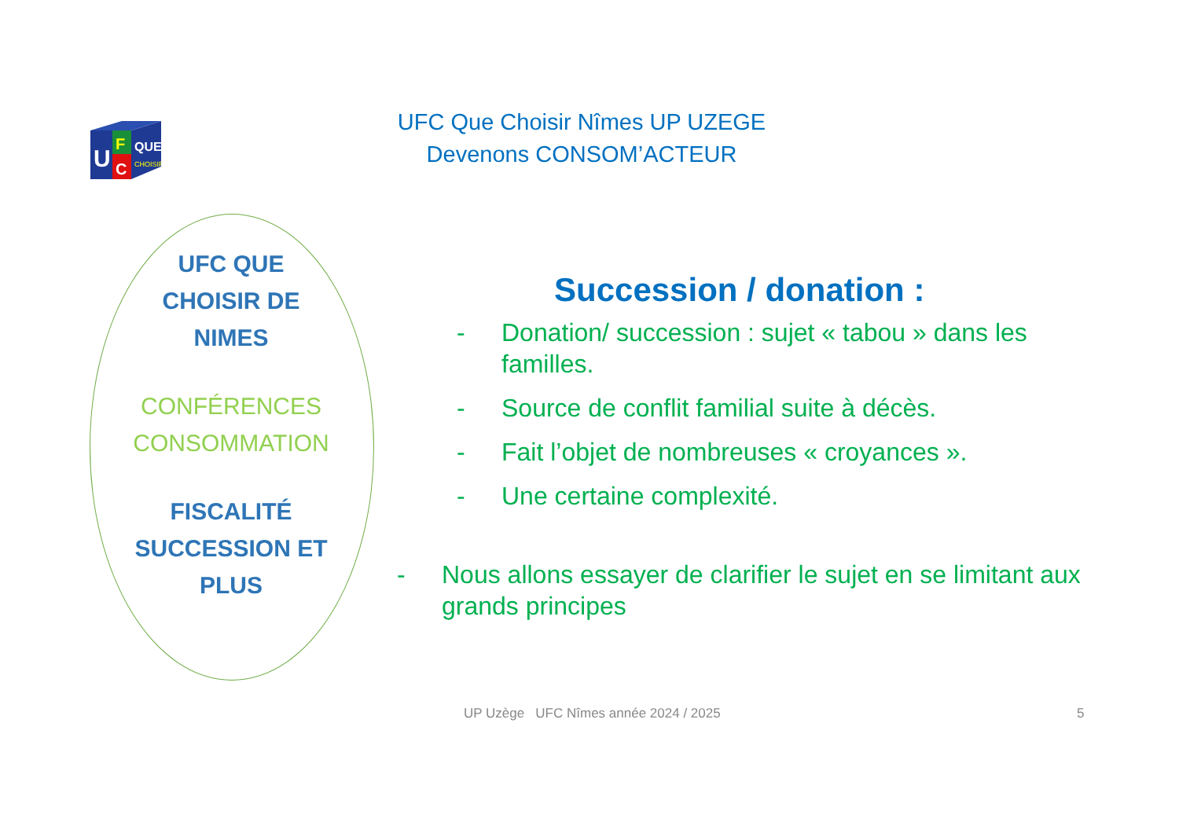U
F
C
QUE
CHOISIR
UFC Que Choisir Nîmes UP UZEGE
Devenons CONSOM’ACTEUR
UFC QUE
CHOISIR DE
NIMES
CONFÉRENCES
CONSOMMATION
FISCALITÉ
SUCCESSION ET
PLUS
Succession / donation :
- Donation/ succession : sujet « tabou » dans les familles.
- Source de conflit familial suite à décès.
- Fait l’objet de nombreuses « croyances ».
- Une certaine complexité.
- Nous allons essayer de clarifier le sujet en se limitant aux grands principes
UP Uzège UFC Nîmes année 2024 / 2025
5